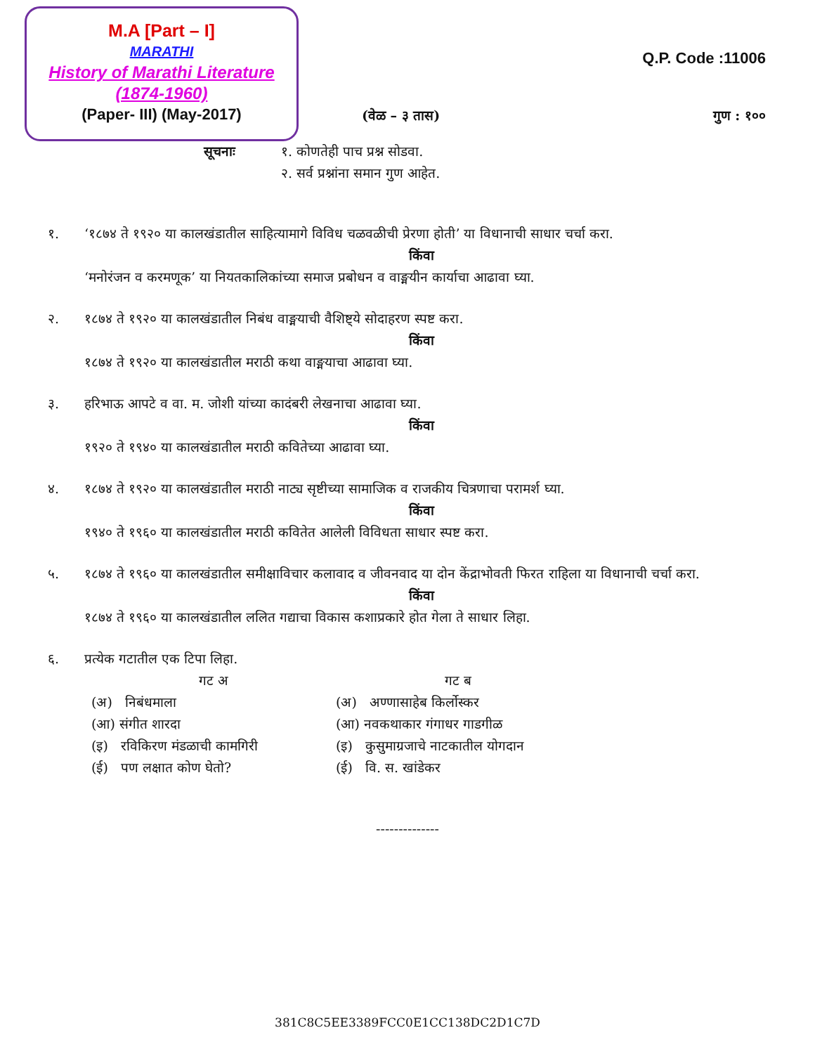M.A [Part – I]
MARATHI
History of Marathi Literature
(1874-1960)
(Paper- III) (May-2017)
Q.P. Code :11006
(वेळ – ३ तास) गुण : १००
सूचनाः १. कोणतेही पाच प्रश्न सोडवा.
२. सर्व प्रश्नांना समान गुण आहेत.
१. ‘१८७४ ते १९२० या कालखंडातील साहित्यामागे विविध चळवळीची प्रेरणा होती’ या विधानाची साधार चर्चा करा.
किंवा
‘मनोरंजन व करमणूक’ या नियतकालिकांच्या समाज प्रबोधन व वाङ्मयीन कार्याचा आढावा घ्या.
२. १८७४ ते १९२० या कालखंडातील निबंध वाङ्मयाची वैशिष्ट्ये सोदाहरण स्पष्ट करा.
किंवा
१८७४ ते १९२० या कालखंडातील मराठी कथा वाङ्मयाचा आढावा घ्या.
३. हरिभाऊ आपटे व वा. म. जोशी यांच्या कादंबरी लेखनाचा आढावा घ्या.
किंवा
१९२० ते १९४० या कालखंडातील मराठी कवितेच्या आढावा घ्या.
४. १८७४ ते १९२० या कालखंडातील मराठी नाट्य सृष्टीच्या सामाजिक व राजकीय चित्रणाचा परामर्श घ्या.
किंवा
१९४० ते १९६० या कालखंडातील मराठी कवितेत आलेली विविधता साधार स्पष्ट करा.
५. १८७४ ते १९६० या कालखंडातील समीक्षाविचार कलावाद व जीवनवाद या दोन केंद्राभोवती फिरत राहिला या विधानाची चर्चा करा.
किंवा
१८७४ ते १९६० या कालखंडातील ललित गद्याचा विकास कशाप्रकारे होत गेला ते साधार लिहा.
६. प्रत्येक गटातील एक टिपा लिहा.
गट अ गट ब
(अ) निबंधमाला (अ) अण्णासाहेब किर्लोस्कर
(आ) संगीत शारदा (आ) नवकथाकार गंगाधर गाडगीळ
(इ) रविकिरण मंडळाची कामगिरी (इ) कुसुमाग्रजाचे नाटकातील योगदान
(ई) पण लक्षात कोण घेतो? (ई) वि. स. खांडेकर
--------------
381C8C5EE3389FCC0E1CC138DC2D1C7D